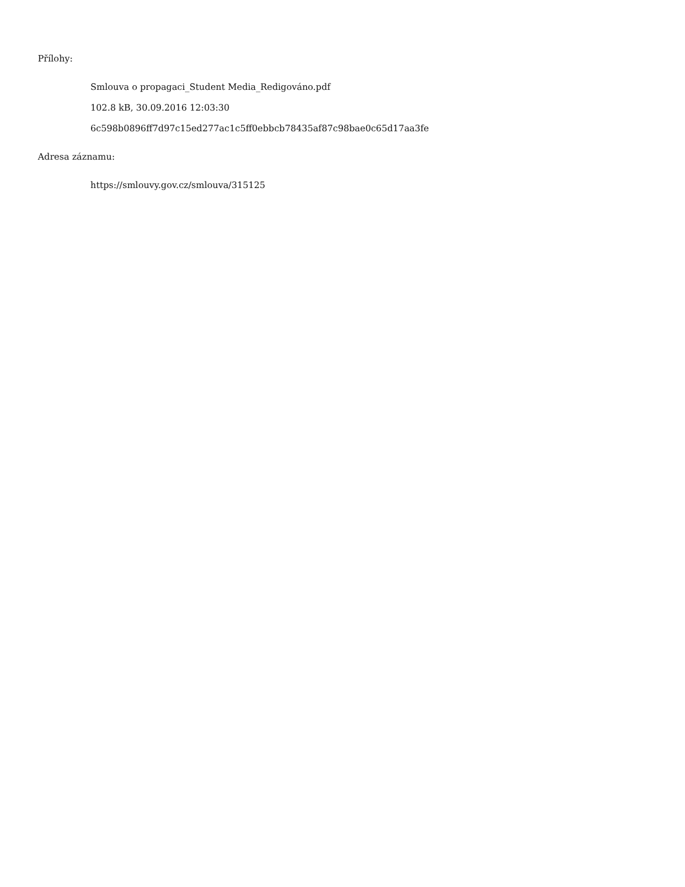Přílohy:
Smlouva o propagaci_Student Media_Redigováno.pdf
102.8 kB, 30.09.2016 12:03:30
6c598b0896ff7d97c15ed277ac1c5ff0ebbcb78435af87c98bae0c65d17aa3fe
Adresa záznamu:
https://smlouvy.gov.cz/smlouva/315125